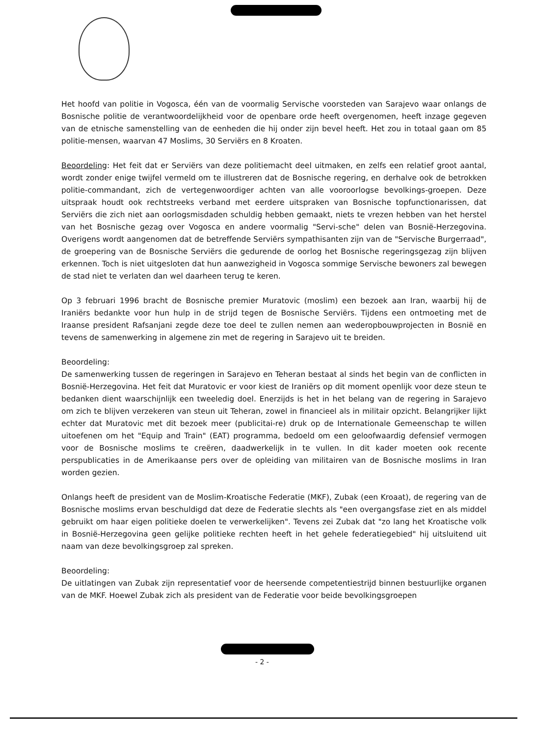Het hoofd van politie in Vogosca, één van de voormalig Servische voorsteden van Sarajevo waar onlangs de Bosnische politie de verantwoordelijkheid voor de openbare orde heeft overgenomen, heeft inzage gegeven van de etnische samenstelling van de eenheden die hij onder zijn bevel heeft. Het zou in totaal gaan om 85 politie-mensen, waarvan 47 Moslims, 30 Serviërs en 8 Kroaten.
Beoordeling: Het feit dat er Serviërs van deze politiemacht deel uitmaken, en zelfs een relatief groot aantal, wordt zonder enige twijfel vermeld om te illustreren dat de Bosnische regering, en derhalve ook de betrokken politie-commandant, zich de vertegenwoordiger achten van alle vooroorlogse bevolkings-groepen. Deze uitspraak houdt ook rechtstreeks verband met eerdere uitspraken van Bosnische topfunctionarissen, dat Serviërs die zich niet aan oorlogsmisdaden schuldig hebben gemaakt, niets te vrezen hebben van het herstel van het Bosnische gezag over Vogosca en andere voormalig "Servi-sche" delen van Bosnië-Herzegovina. Overigens wordt aangenomen dat de betreffende Serviërs sympathisanten zijn van de "Servische Burgerraad", de groepering van de Bosnische Serviërs die gedurende de oorlog het Bosnische regeringsgezag zijn blijven erkennen. Toch is niet uitgesloten dat hun aanwezigheid in Vogosca sommige Servische bewoners zal bewegen de stad niet te verlaten dan wel daarheen terug te keren.
Op 3 februari 1996 bracht de Bosnische premier Muratovic (moslim) een bezoek aan Iran, waarbij hij de Iraniërs bedankte voor hun hulp in de strijd tegen de Bosnische Serviërs. Tijdens een ontmoeting met de Iraanse president Rafsanjani zegde deze toe deel te zullen nemen aan wederopbouwprojecten in Bosnië en tevens de samenwerking in algemene zin met de regering in Sarajevo uit te breiden.
Beoordeling:
De samenwerking tussen de regeringen in Sarajevo en Teheran bestaat al sinds het begin van de conflicten in Bosnië-Herzegovina. Het feit dat Muratovic er voor kiest de Iraniërs op dit moment openlijk voor deze steun te bedanken dient waarschijnlijk een tweeledig doel. Enerzijds is het in het belang van de regering in Sarajevo om zich te blijven verzekeren van steun uit Teheran, zowel in financieel als in militair opzicht. Belangrijker lijkt echter dat Muratovic met dit bezoek meer (publicitai-re) druk op de Internationale Gemeenschap te willen uitoefenen om het "Equip and Train" (EAT) programma, bedoeld om een geloofwaardig defensief vermogen voor de Bosnische moslims te creëren, daadwerkelijk in te vullen. In dit kader moeten ook recente perspublicaties in de Amerikaanse pers over de opleiding van militairen van de Bosnische moslims in Iran worden gezien.
Onlangs heeft de president van de Moslim-Kroatische Federatie (MKF), Zubak (een Kroaat), de regering van de Bosnische moslims ervan beschuldigd dat deze de Federatie slechts als "een overgangsfase ziet en als middel gebruikt om haar eigen politieke doelen te verwerkelijken". Tevens zei Zubak dat "zo lang het Kroatische volk in Bosnië-Herzegovina geen gelijke politieke rechten heeft in het gehele federatiegebied" hij uitsluitend uit naam van deze bevolkingsgroep zal spreken.
Beoordeling:
De uitlatingen van Zubak zijn representatief voor de heersende competentiestrijd binnen bestuurlijke organen van de MKF. Hoewel Zubak zich als president van de Federatie voor beide bevolkingsgroepen
- 2 -